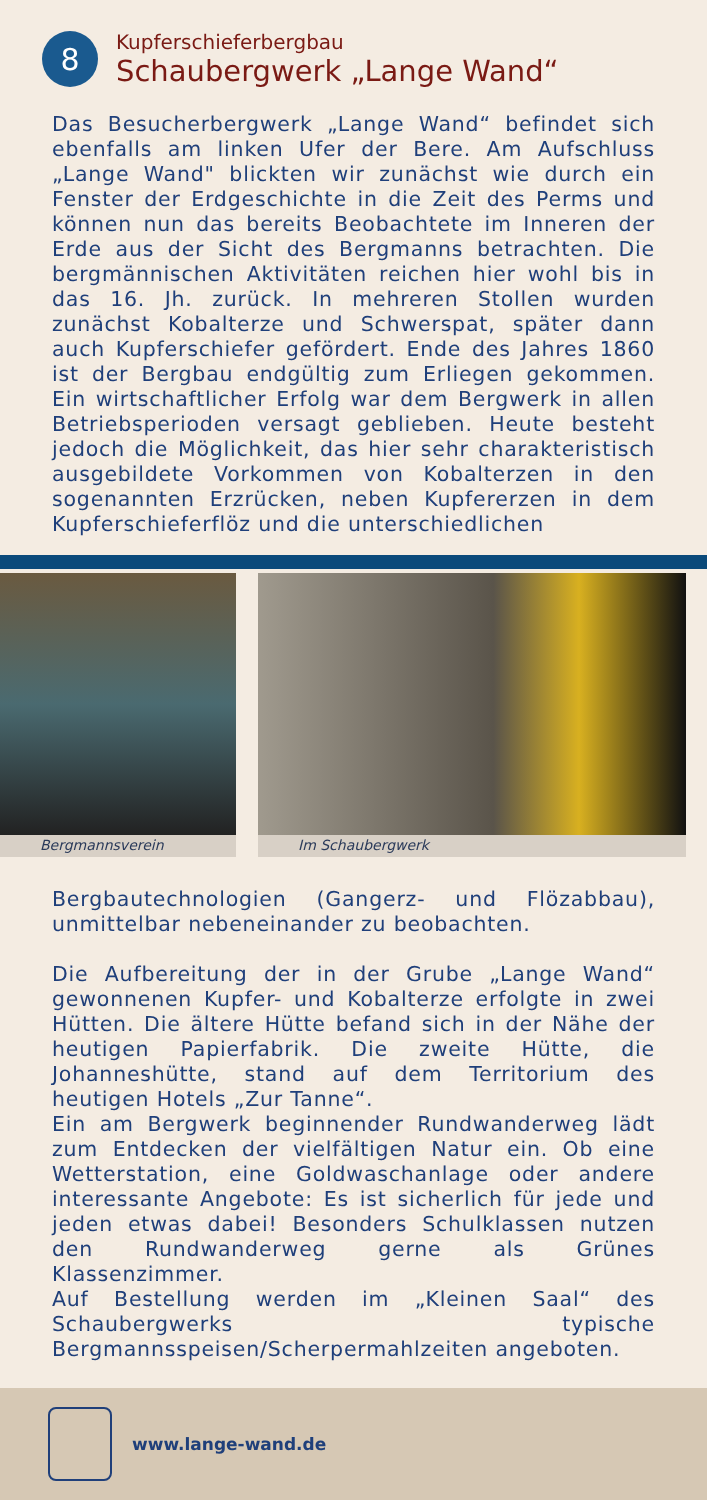8
Kupferschieferbergbau
Schaubergwerk „Lange Wand“
Das Besucherbergwerk „Lange Wand“ befindet sich ebenfalls am linken Ufer der Bere. Am Aufschluss „Lange Wand" blickten wir zunächst wie durch ein Fenster der Erdgeschichte in die Zeit des Perms und können nun das bereits Beobachtete im Inneren der Erde aus der Sicht des Bergmanns betrachten. Die bergmännischen Aktivitäten reichen hier wohl bis in das 16. Jh. zurück. In mehreren Stollen wurden zunächst Kobalterze und Schwerspat, später dann auch Kupferschiefer gefördert. Ende des Jahres 1860 ist der Bergbau endgültig zum Erliegen gekommen. Ein wirtschaftlicher Erfolg war dem Bergwerk in allen Betriebsperioden versagt geblieben. Heute besteht jedoch die Möglichkeit, das hier sehr charakteristisch ausgebildete Vorkommen von Kobalterzen in den sogenannten Erzrücken, neben Kupfererzen in dem Kupferschieferflöz und die unterschiedlichen
Bergmannsverein Im Schaubergwerk
Bergbautechnologien (Gangerz- und Flözabbau), unmittelbar nebeneinander zu beobachten.
Die Aufbereitung der in der Grube „Lange Wand“ gewonnenen Kupfer- und Kobalterze erfolgte in zwei Hütten. Die ältere Hütte befand sich in der Nähe der heutigen Papierfabrik. Die zweite Hütte, die Johanneshütte, stand auf dem Territorium des heutigen Hotels „Zur Tanne“.
Ein am Bergwerk beginnender Rundwanderweg lädt zum Entdecken der vielfältigen Natur ein. Ob eine Wetterstation, eine Goldwaschanlage oder andere interessante Angebote: Es ist sicherlich für jede und jeden etwas dabei! Besonders Schulklassen nutzen den Rundwanderweg gerne als Grünes Klassenzimmer.
Auf Bestellung werden im „Kleinen Saal“ des Schaubergwerks typische Bergmannsspeisen/Scherper­mahlzeiten angeboten.
www.lange-wand.de